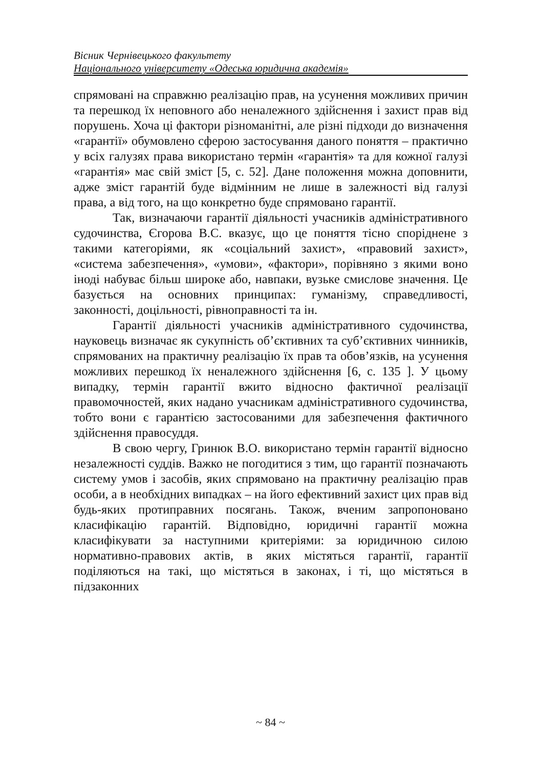Вісник Чернівецького факультету
Національного університету «Одеська юридична академія»
спрямовані на справжню реалізацію прав, на усунення можливих причин та перешкод їх неповного або неналежного здійснення і захист прав від порушень. Хоча ці фактори різноманітні, але різні підходи до визначення «гарантії» обумовлено сферою застосування даного поняття – практично у всіх галузях права використано термін «гарантія» та для кожної галузі «гарантія» має свій зміст [5, с. 52]. Дане положення можна доповнити, адже зміст гарантій буде відмінним не лише в залежності від галузі права, а від того, на що конкретно буде спрямовано гарантії.
Так, визначаючи гарантії діяльності учасників адміністративного судочинства, Єгорова В.С. вказує, що це поняття тісно споріднене з такими категоріями, як «соціальний захист», «правовий захист», «система забезпечення», «умови», «фактори», порівняно з якими воно іноді набуває більш широке або, навпаки, вузьке смислове значення. Це базується на основних принципах: гуманізму, справедливості, законності, доцільності, рівноправності та ін.
Гарантії діяльності учасників адміністративного судочинства, науковець визначає як сукупність об’єктивних та суб’єктивних чинників, спрямованих на практичну реалізацію їх прав та обов’язків, на усунення можливих перешкод їх неналежного здійснення [6, с. 135 ]. У цьому випадку, термін гарантії вжито відносно фактичної реалізації правомочностей, яких надано учасникам адміністративного судочинства, тобто вони є гарантією застосованими для забезпечення фактичного здійснення правосуддя.
В свою чергу, Гринюк В.О. використано термін гарантії відносно незалежності суддів. Важко не погодитися з тим, що гарантії позначають систему умов і засобів, яких спрямовано на практичну реалізацію прав особи, а в необхідних випадках – на його ефективний захист цих прав від будь-яких протиправних посягань. Також, вченим запропоновано класифікацію гарантій. Відповідно, юридичні гарантії можна класифікувати за наступними критеріями: за юридичною силою нормативно-правових актів, в яких містяться гарантії, гарантії поділяються на такі, що містяться в законах, і ті, що містяться в підзаконних
~ 84 ~